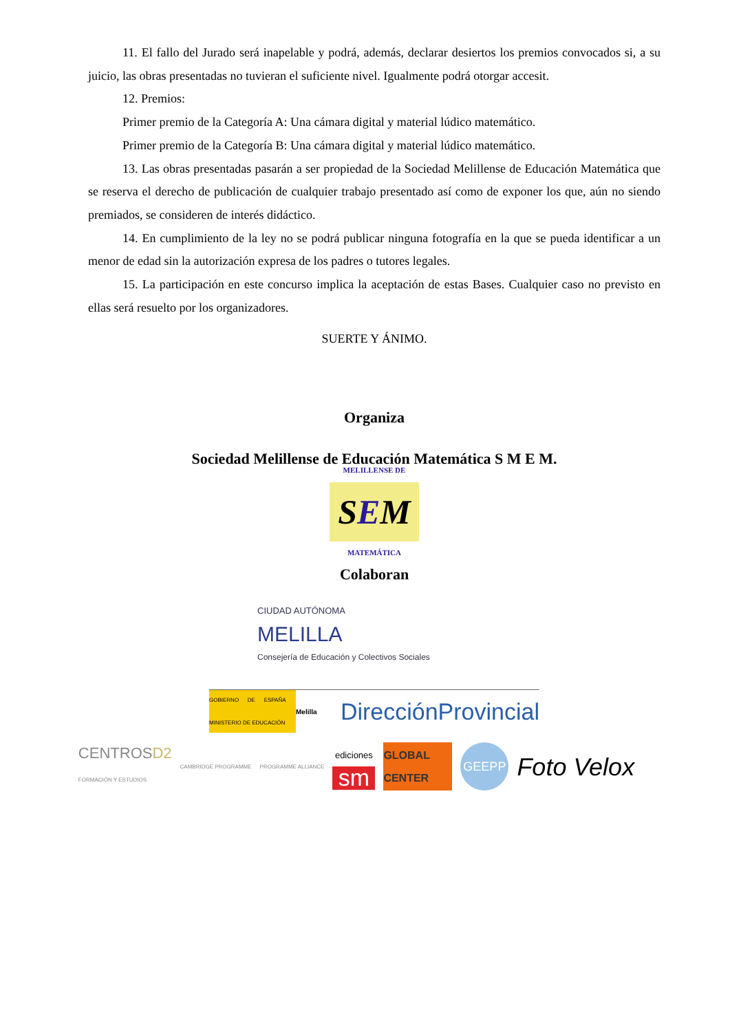11. El fallo del Jurado será inapelable y podrá, además, declarar desiertos los premios convocados si, a su juicio, las obras presentadas no tuvieran el suficiente nivel. Igualmente podrá otorgar accesit.
12. Premios:
Primer premio de la Categoría A: Una cámara digital y material lúdico matemático.
Primer premio de la Categoría B: Una cámara digital y material lúdico matemático.
13. Las obras presentadas pasarán a ser propiedad de la Sociedad Melillense de Educación Matemática que se reserva el derecho de publicación de cualquier trabajo presentado así como de exponer los que, aún no siendo premiados, se consideren de interés didáctico.
14. En cumplimiento de la ley no se podrá publicar ninguna fotografía en la que se pueda identificar a un menor de edad sin la autorización expresa de los padres o tutores legales.
15. La participación en este concurso implica la aceptación de estas Bases. Cualquier caso no previsto en ellas será resuelto por los organizadores.
SUERTE Y ÁNIMO.
Organiza
Sociedad Melillense de Educación Matemática S M E M.
MELILLENSE DE
SEM
MATEMÁTICA
Colaboran
CIUDAD AUTÓNOMA
MELILLA
Consejería de Educación y Colectivos Sociales
GOBIERNO DE ESPAÑA MINISTERIO DE EDUCACIÓN
Melilla
DirecciónProvincial
CENTROSD2
FORMACIÓN Y ESTUDIOS
CAMBRIDGE PROGRAMME PROGRAMME ALLIANCE
ediciones
sm
GLOBAL CENTER
GEEPP
Foto Velox